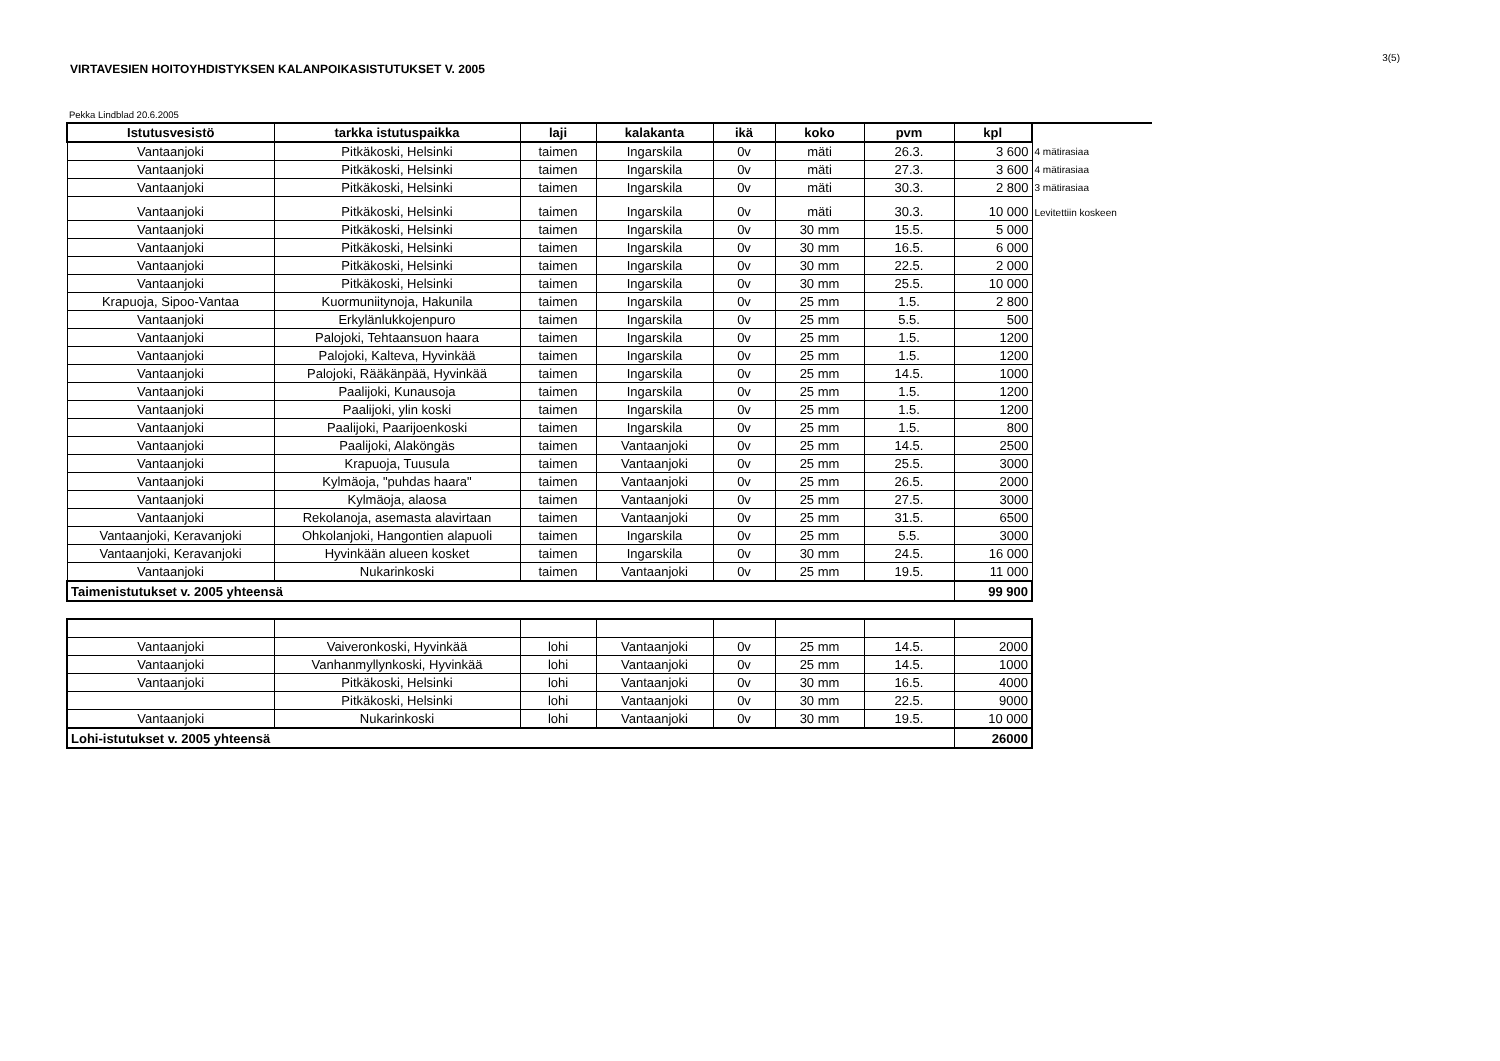3(5)
VIRTAVESIEN HOITOYHDISTYKSEN KALANPOIKASISTUTUKSET V. 2005
Pekka Lindblad 20.6.2005
| Istutusvesistö | tarkka istutuspaikka | laji | kalakanta | ikä | koko | pvm | kpl | |
| Vantaanjoki | Pitkäkoski, Helsinki | taimen | Ingarskila | 0v | mäti | 26.3. | 3 600 | 4 mätirasiaa |
| Vantaanjoki | Pitkäkoski, Helsinki | taimen | Ingarskila | 0v | mäti | 27.3. | 3 600 | 4 mätirasiaa |
| Vantaanjoki | Pitkäkoski, Helsinki | taimen | Ingarskila | 0v | mäti | 30.3. | 2 800 | 3 mätirasiaa |
| Vantaanjoki | Pitkäkoski, Helsinki | taimen | Ingarskila | 0v | mäti | 30.3. | 10 000 | Levitettiin koskeen |
| Vantaanjoki | Pitkäkoski, Helsinki | taimen | Ingarskila | 0v | 30 mm | 15.5. | 5 000 | |
| Vantaanjoki | Pitkäkoski, Helsinki | taimen | Ingarskila | 0v | 30 mm | 16.5. | 6 000 | |
| Vantaanjoki | Pitkäkoski, Helsinki | taimen | Ingarskila | 0v | 30 mm | 22.5. | 2 000 | |
| Vantaanjoki | Pitkäkoski, Helsinki | taimen | Ingarskila | 0v | 30 mm | 25.5. | 10 000 | |
| Krapuoja, Sipoo-Vantaa | Kuormuniitynoja, Hakunila | taimen | Ingarskila | 0v | 25 mm | 1.5. | 2 800 | |
| Vantaanjoki | Erkylänlukkojenpuro | taimen | Ingarskila | 0v | 25 mm | 5.5. | 500 | |
| Vantaanjoki | Palojoki, Tehtaansuon haara | taimen | Ingarskila | 0v | 25 mm | 1.5. | 1200 | |
| Vantaanjoki | Palojoki, Kalteva, Hyvinkää | taimen | Ingarskila | 0v | 25 mm | 1.5. | 1200 | |
| Vantaanjoki | Palojoki, Rääkänpää, Hyvinkää | taimen | Ingarskila | 0v | 25 mm | 14.5. | 1000 | |
| Vantaanjoki | Paalijoki, Kunausoja | taimen | Ingarskila | 0v | 25 mm | 1.5. | 1200 | |
| Vantaanjoki | Paalijoki, ylin koski | taimen | Ingarskila | 0v | 25 mm | 1.5. | 1200 | |
| Vantaanjoki | Paalijoki, Paarijoenkoski | taimen | Ingarskila | 0v | 25 mm | 1.5. | 800 | |
| Vantaanjoki | Paalijoki, Alaköngäs | taimen | Vantaanjoki | 0v | 25 mm | 14.5. | 2500 | |
| Vantaanjoki | Krapuoja, Tuusula | taimen | Vantaanjoki | 0v | 25 mm | 25.5. | 3000 | |
| Vantaanjoki | Kylmäoja, "puhdas haara" | taimen | Vantaanjoki | 0v | 25 mm | 26.5. | 2000 | |
| Vantaanjoki | Kylmäoja, alaosa | taimen | Vantaanjoki | 0v | 25 mm | 27.5. | 3000 | |
| Vantaanjoki | Rekolanoja, asemasta alavirtaan | taimen | Vantaanjoki | 0v | 25 mm | 31.5. | 6500 | |
| Vantaanjoki, Keravanjoki | Ohkolanjoki, Hangontien alapuoli | taimen | Ingarskila | 0v | 25 mm | 5.5. | 3000 | |
| Vantaanjoki, Keravanjoki | Hyvinkään alueen kosket | taimen | Ingarskila | 0v | 30 mm | 24.5. | 16 000 | |
| Vantaanjoki | Nukarinkoski | taimen | Vantaanjoki | 0v | 25 mm | 19.5. | 11 000 | |
| Taimenistutukset v. 2005 yhteensä | | | | | | | 99 900 | |
| Vantaanjoki | Vaiveronkoski, Hyvinkää | lohi | Vantaanjoki | 0v | 25 mm | 14.5. | 2000 |
| Vantaanjoki | Vanhanmyllynkoski, Hyvinkää | lohi | Vantaanjoki | 0v | 25 mm | 14.5. | 1000 |
| Vantaanjoki | Pitkäkoski, Helsinki | lohi | Vantaanjoki | 0v | 30 mm | 16.5. | 4000 |
| | Pitkäkoski, Helsinki | lohi | Vantaanjoki | 0v | 30 mm | 22.5. | 9000 |
| Vantaanjoki | Nukarinkoski | lohi | Vantaanjoki | 0v | 30 mm | 19.5. | 10 000 |
| Lohi-istutukset v. 2005 yhteensä | | | | | | | 26000 |